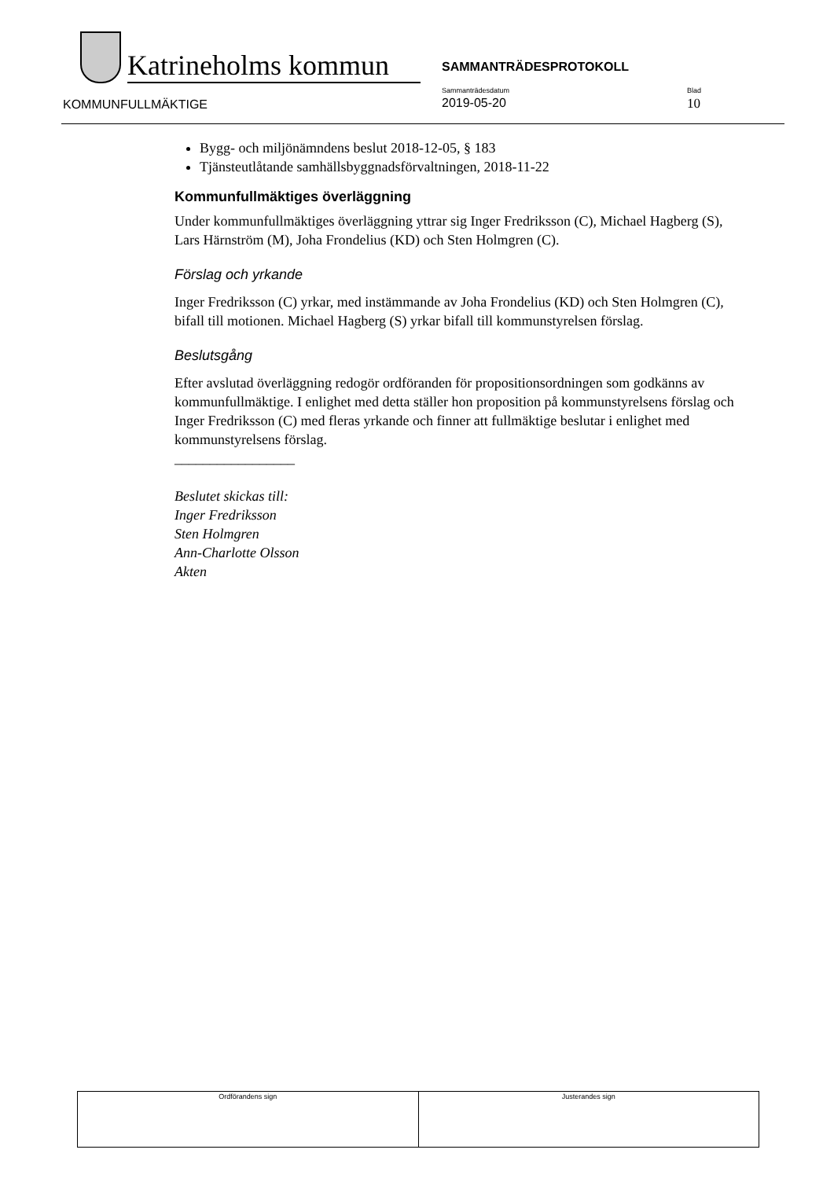Katrineholms kommun
SAMMANTRÄDESPROTOKOLL
KOMMUNFULLMÄKTIGE
Sammanträdesdatum
2019-05-20
Blad
10
Bygg- och miljönämndens beslut 2018-12-05, § 183
Tjänsteutlåtande samhällsbyggnadsförvaltningen, 2018-11-22
Kommunfullmäktiges överläggning
Under kommunfullmäktiges överläggning yttrar sig Inger Fredriksson (C), Michael Hagberg (S), Lars Härnström (M), Joha Frondelius (KD) och Sten Holmgren (C).
Förslag och yrkande
Inger Fredriksson (C) yrkar, med instämmande av Joha Frondelius (KD) och Sten Holmgren (C), bifall till motionen. Michael Hagberg (S) yrkar bifall till kommunstyrelsen förslag.
Beslutsgång
Efter avslutad överläggning redogör ordföranden för propositionsordningen som godkänns av kommunfullmäktige. I enlighet med detta ställer hon proposition på kommunstyrelsens förslag och Inger Fredriksson (C) med fleras yrkande och finner att fullmäktige beslutar i enlighet med kommunstyrelsens förslag.
_________________
Beslutet skickas till:
Inger Fredriksson
Sten Holmgren
Ann-Charlotte Olsson
Akten
| Ordförandens sign | Justerandes sign |